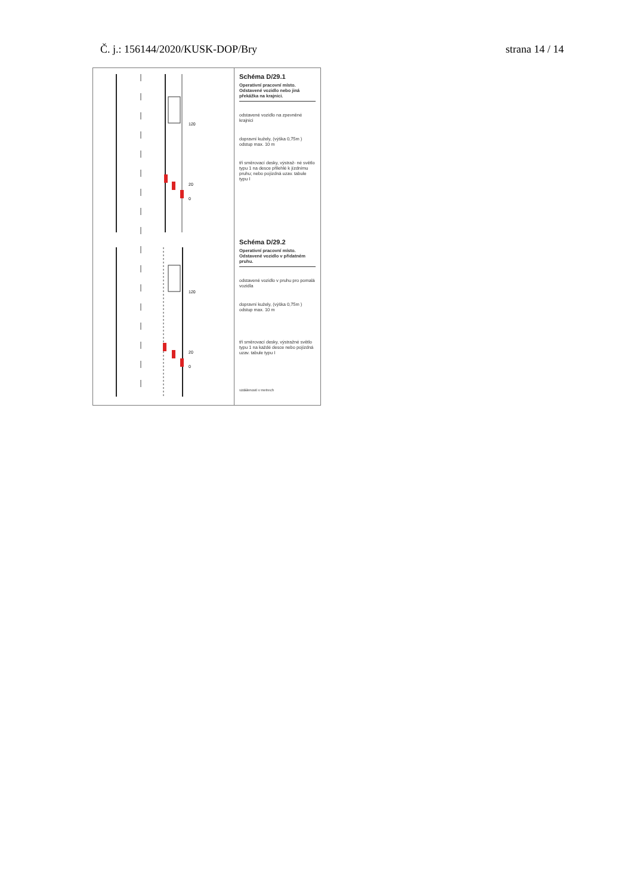Č. j.: 156144/2020/KUSK-DOP/Bry strana 14 / 14
120
20
0
120
20
0
Schéma D/29.1
Operativní pracovní místo. Odstavené vozidlo nebo jiná překážka na krajnici.
odstavené vozidlo na zpevněné krajnici
dopravní kužely, (výška 0,75m ) odstup max. 10 m
tři směrovací desky, výstraž- né světlo typu 1 na desce přilehlé k jízdnímu pruhu; nebo pojízdná uzav. tabule typu I
Schéma D/29.2
Operativní pracovní místo. Odstavené vozidlo v přidatném pruhu.
odstavené vozidlo v pruhu pro pomalá vozidla
dopravní kužely, (výška 0,75m ) odstup max. 10 m
tři směrovací desky, výstražné světlo typu 1 na každé desce nebo pojízdná uzav. tabule typu I
vzdálenosti v metrech